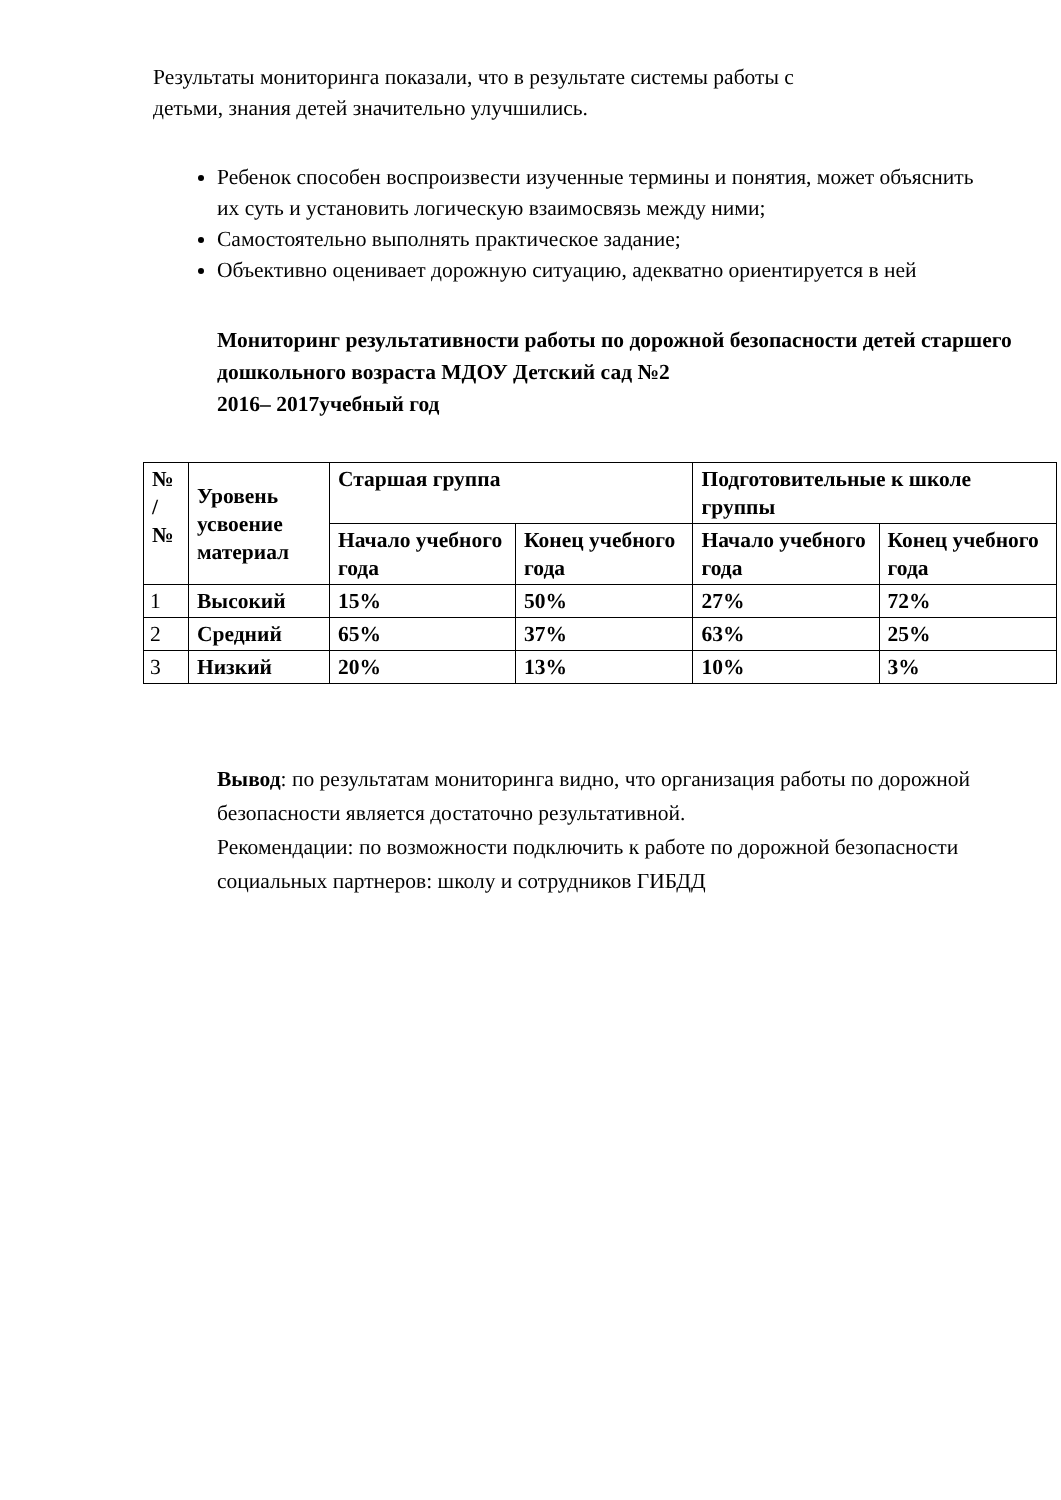Результаты мониторинга показали, что в результате системы работы с
детьми, знания детей значительно улучшились.
Ребенок способен воспроизвести изученные термины и понятия, может объяснить их суть и установить логическую взаимосвязь между ними;
Самостоятельно выполнять практическое задание;
Объективно оценивает дорожную ситуацию, адекватно ориентируется в ней
Мониторинг результативности работы по дорожной безопасности детей старшего дошкольного возраста МДОУ Детский сад №2
2016– 2017учебный год
| № / № | Уровень усвоение материал | Старшая группа | | Подготовительные к школе группы | |
| --- | --- | --- | --- | --- | --- |
| | | Начало учебного года | Конец учебного года | Начало учебного года | Конец учебного года |
| 1 | Высокий | 15% | 50% | 27% | 72% |
| 2 | Средний | 65% | 37% | 63% | 25% |
| 3 | Низкий | 20% | 13% | 10% | 3% |
Вывод: по результатам мониторинга видно, что организация работы по дорожной безопасности является достаточно результативной.
Рекомендации: по возможности подключить к работе по дорожной безопасности социальных партнеров: школу и сотрудников ГИБДД